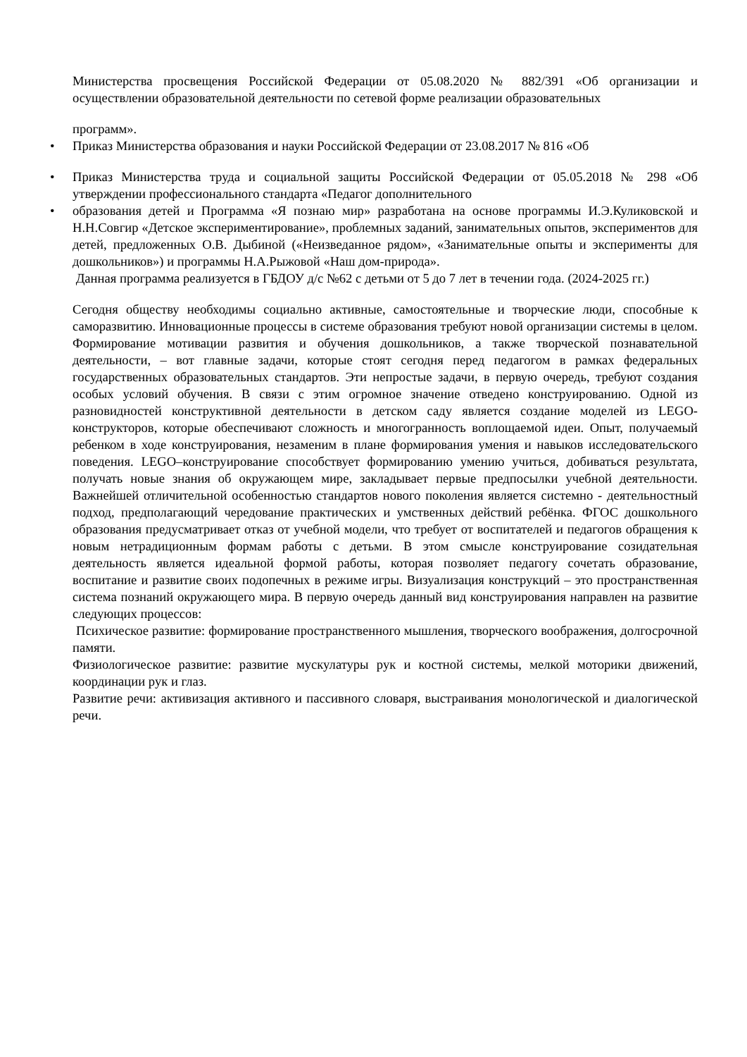Министерства просвещения Российской Федерации от 05.08.2020 № 882/391 «Об организации и осуществлении образовательной деятельности по сетевой форме реализации образовательных
программ».
• Приказ Министерства образования и науки Российской Федерации от 23.08.2017 № 816 «Об
• Приказ Министерства труда и социальной защиты Российской Федерации от 05.05.2018 № 298 «Об утверждении профессионального стандарта «Педагог дополнительного
• образования детей и Программа «Я познаю мир» разработана на основе программы И.Э.Куликовской и Н.Н.Совгир «Детское экспериментирование», проблемных заданий, занимательных опытов, экспериментов для детей, предложенных О.В. Дыбиной («Неизведанное рядом», «Занимательные опыты и эксперименты для дошкольников») и программы Н.А.Рыжовой «Наш дом-природа».
Данная программа реализуется в ГБДОУ д/с №62 с детьми от 5 до 7 лет в течении года. (2024-2025 гг.)
Сегодня обществу необходимы социально активные, самостоятельные и творческие люди, способные к саморазвитию. Инновационные процессы в системе образования требуют новой организации системы в целом. Формирование мотивации развития и обучения дошкольников, а также творческой познавательной деятельности, – вот главные задачи, которые стоят сегодня перед педагогом в рамках федеральных государственных образовательных стандартов. Эти непростые задачи, в первую очередь, требуют создания особых условий обучения. В связи с этим огромное значение отведено конструированию. Одной из разновидностей конструктивной деятельности в детском саду является создание моделей из LEGO-конструкторов, которые обеспечивают сложность и многогранность воплощаемой идеи. Опыт, получаемый ребенком в ходе конструирования, незаменим в плане формирования умения и навыков исследовательского поведения. LEGO–конструирование способствует формированию умению учиться, добиваться результата, получать новые знания об окружающем мире, закладывает первые предпосылки учебной деятельности. Важнейшей отличительной особенностью стандартов нового поколения является системно - деятельностный подход, предполагающий чередование практических и умственных действий ребёнка. ФГОС дошкольного образования предусматривает отказ от учебной модели, что требует от воспитателей и педагогов обращения к новым нетрадиционным формам работы с детьми. В этом смысле конструирование созидательная деятельность является идеальной формой работы, которая позволяет педагогу сочетать образование, воспитание и развитие своих подопечных в режиме игры. Визуализация конструкций – это пространственная система познаний окружающего мира. В первую очередь данный вид конструирования направлен на развитие следующих процессов:
Психическое развитие: формирование пространственного мышления, творческого воображения, долгосрочной памяти.
Физиологическое развитие: развитие мускулатуры рук и костной системы, мелкой моторики движений, координации рук и глаз.
Развитие речи: активизация активного и пассивного словаря, выстраивания монологической и диалогической речи.